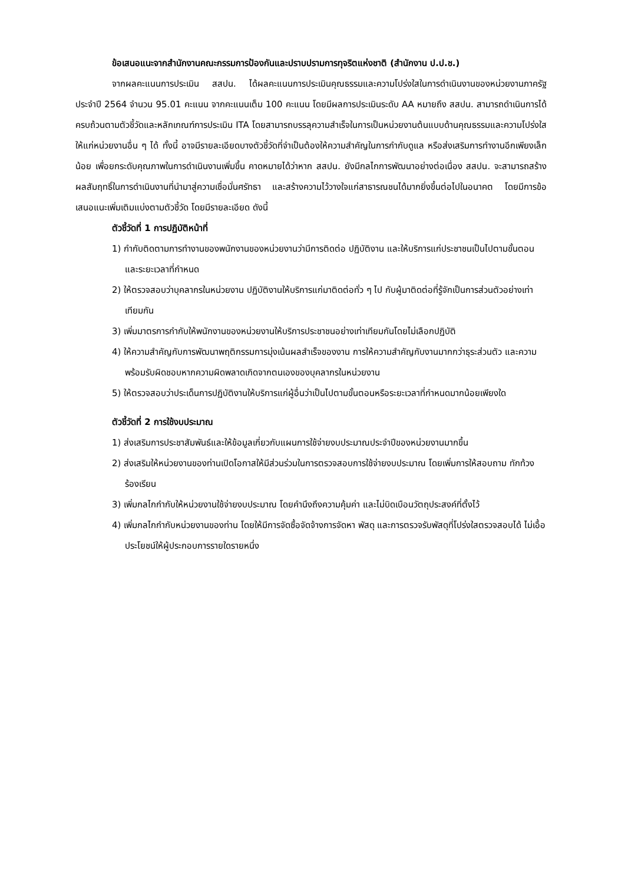ข้อเสนอแนะจากสำนักงานคณะกรรมการป้องกันและปราบปรามการทุจริตแห่งชาติ (สำนักงาน ป.ป.ช.)
จากผลคะแนนการประเมิน สสปน. ได้ผลคะแนนการประเมินคุณธรรมและความโปร่งใสในการดำเนินงานของหน่วยงานภาครัฐ ประจำปี 2564 จำนวน 95.01 คะแนน จากคะแนนเต็ม 100 คะแนน โดยมีผลการประเมินระดับ AA หมายถึง สสปน. สามารถดำเนินการได้ครบถ้วนตามตัวชี้วัดและหลักเกณฑ์การประเมิน ITA โดยสามารถบรรลุความสำเร็จในการเป็นหน่วยงานต้นแบบด้านคุณธรรมและความโปร่งใสให้แก่หน่วยงานอื่น ๆ ได้ ทั้งนี้ อาจมีรายละเอียดบางตัวชี้วัดที่จำเป็นต้องให้ความสำคัญในการกำกับดูแล หรือส่งเสริมการทำงานอีกเพียงเล็กน้อย เพื่อยกระดับคุณภาพในการดำเนินงานเพิ่มขึ้น คาดหมายได้ว่าหาก สสปน. ยังมีกลไกการพัฒนาอย่างต่อเนื่อง สสปน. จะสามารถสร้างผลสัมฤทธิ์ในการดำเนินงานที่นำมาสู่ความเชื่อมั่นศรัทธา และสร้างความไว้วางใจแก่สาธารณชนได้มากยิ่งขึ้นต่อไปในอนาคต โดยมีการข้อเสนอแนะเพิ่มเติมแบ่งตามตัวชี้วัด โดยมีรายละเอียด ดังนี้
ตัวชี้วัดที่ 1 การปฏิบัติหน้าที่
1) กำกับติดตามการทำงานของพนักงานของหน่วยงานว่ามีการติดต่อ ปฏิบัติงาน และให้บริการแก่ประชาชนเป็นไปตามขั้นตอนและระยะเวลาที่กำหนด
2) ให้ตรวจสอบว่าบุคลากรในหน่วยงาน ปฏิบัติงานให้บริการแก่มาติดต่อทั่ว ๆ ไป กับผู้มาติดต่อที่รู้จักเป็นการส่วนตัวอย่างเท่าเทียมกัน
3) เพิ่มมาตรการกำกับให้พนักงานของหน่วยงานให้บริการประชาชนอย่างเท่าเทียมกันโดยไม่เลือกปฏิบัติ
4) ให้ความสำคัญกับการพัฒนาพฤติกรรมการมุ่งเน้นผลสำเร็จของงาน การให้ความสำคัญกับงานมากกว่าธุระส่วนตัว และความพร้อมรับผิดชอบหากความผิดพลาดเกิดจากตนเองของบุคลากรในหน่วยงาน
5) ให้ตรวจสอบว่าประเด็นการปฏิบัติงานให้บริการแก่ผู้อื่นว่าเป็นไปตามขั้นตอนหรือระยะเวลาที่กำหนดมากน้อยเพียงใด
ตัวชี้วัดที่ 2 การใช้งบประมาณ
1) ส่งเสริมการประชาสัมพันธ์และให้ข้อมูลเกี่ยวกับแผนการใช้จ่ายงบประมาณประจำปีของหน่วยงานมากขึ้น
2) ส่งเสริมให้หน่วยงานของท่านเปิดโอกาสให้มีส่วนร่วมในการตรวจสอบการใช้จ่ายงบประมาณ โดยเพิ่มการให้สอบถาม ทักท้วง ร้องเรียน
3) เพิ่มกลไกกำกับให้หน่วยงานใช้จ่ายงบประมาณ โดยคำนึงถึงความคุ้มค่า และไม่บิดเบือนวัตถุประสงค์ที่ตั้งไว้
4) เพิ่มกลไกกำกับหน่วยงานของท่าน โดยให้มีการจัดซื้อจัดจ้างการจัดหา พัสดุ และการตรวจรับพัสดุที่โปร่งใสตรวจสอบได้ ไม่เอื้อประโยชน์ให้ผู้ประกอบการรายใดรายหนึ่ง